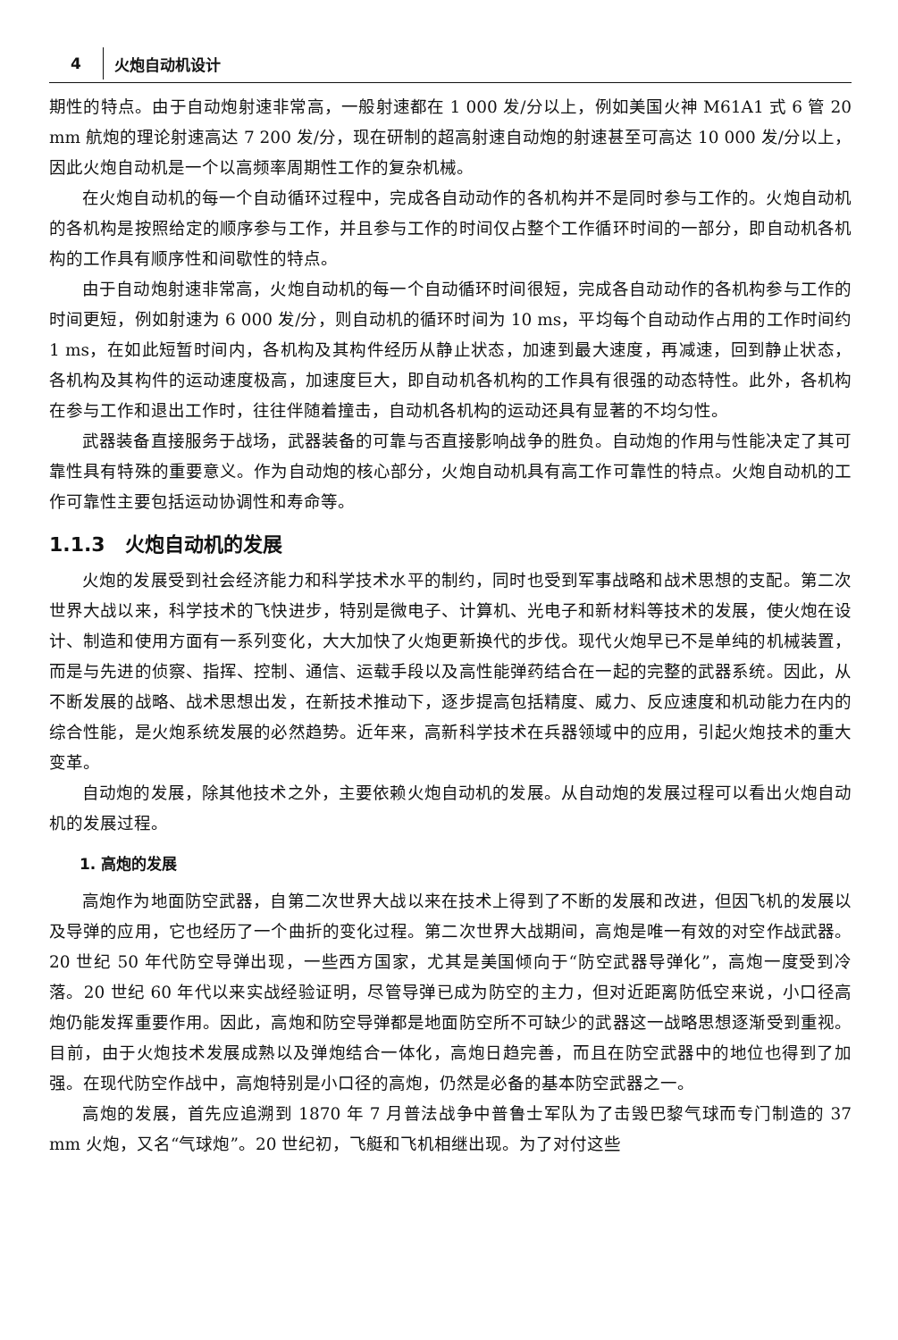4 火炮自动机设计
期性的特点。由于自动炮射速非常高，一般射速都在 1 000 发/分以上，例如美国火神 M61A1 式 6 管 20 mm 航炮的理论射速高达 7 200 发/分，现在研制的超高射速自动炮的射速甚至可高达 10 000 发/分以上，因此火炮自动机是一个以高频率周期性工作的复杂机械。
在火炮自动机的每一个自动循环过程中，完成各自动动作的各机构并不是同时参与工作的。火炮自动机的各机构是按照给定的顺序参与工作，并且参与工作的时间仅占整个工作循环时间的一部分，即自动机各机构的工作具有顺序性和间歇性的特点。
由于自动炮射速非常高，火炮自动机的每一个自动循环时间很短，完成各自动动作的各机构参与工作的时间更短，例如射速为 6 000 发/分，则自动机的循环时间为 10 ms，平均每个自动动作占用的工作时间约 1 ms，在如此短暂时间内，各机构及其构件经历从静止状态，加速到最大速度，再减速，回到静止状态，各机构及其构件的运动速度极高，加速度巨大，即自动机各机构的工作具有很强的动态特性。此外，各机构在参与工作和退出工作时，往往伴随着撞击，自动机各机构的运动还具有显著的不均匀性。
武器装备直接服务于战场，武器装备的可靠与否直接影响战争的胜负。自动炮的作用与性能决定了其可靠性具有特殊的重要意义。作为自动炮的核心部分，火炮自动机具有高工作可靠性的特点。火炮自动机的工作可靠性主要包括运动协调性和寿命等。
1.1.3　火炮自动机的发展
火炮的发展受到社会经济能力和科学技术水平的制约，同时也受到军事战略和战术思想的支配。第二次世界大战以来，科学技术的飞快进步，特别是微电子、计算机、光电子和新材料等技术的发展，使火炮在设计、制造和使用方面有一系列变化，大大加快了火炮更新换代的步伐。现代火炮早已不是单纯的机械装置，而是与先进的侦察、指挥、控制、通信、运载手段以及高性能弹药结合在一起的完整的武器系统。因此，从不断发展的战略、战术思想出发，在新技术推动下，逐步提高包括精度、威力、反应速度和机动能力在内的综合性能，是火炮系统发展的必然趋势。近年来，高新科学技术在兵器领域中的应用，引起火炮技术的重大变革。
自动炮的发展，除其他技术之外，主要依赖火炮自动机的发展。从自动炮的发展过程可以看出火炮自动机的发展过程。
1. 高炮的发展
高炮作为地面防空武器，自第二次世界大战以来在技术上得到了不断的发展和改进，但因飞机的发展以及导弹的应用，它也经历了一个曲折的变化过程。第二次世界大战期间，高炮是唯一有效的对空作战武器。20 世纪 50 年代防空导弹出现，一些西方国家，尤其是美国倾向于“防空武器导弹化”，高炮一度受到冷落。20 世纪 60 年代以来实战经验证明，尽管导弹已成为防空的主力，但对近距离防低空来说，小口径高炮仍能发挥重要作用。因此，高炮和防空导弹都是地面防空所不可缺少的武器这一战略思想逐渐受到重视。目前，由于火炮技术发展成熟以及弹炮结合一体化，高炮日趋完善，而且在防空武器中的地位也得到了加强。在现代防空作战中，高炮特别是小口径的高炮，仍然是必备的基本防空武器之一。
高炮的发展，首先应追溯到 1870 年 7 月普法战争中普鲁士军队为了击毁巴黎气球而专门制造的 37 mm 火炮，又名“气球炮”。20 世纪初，飞艇和飞机相继出现。为了对付这些